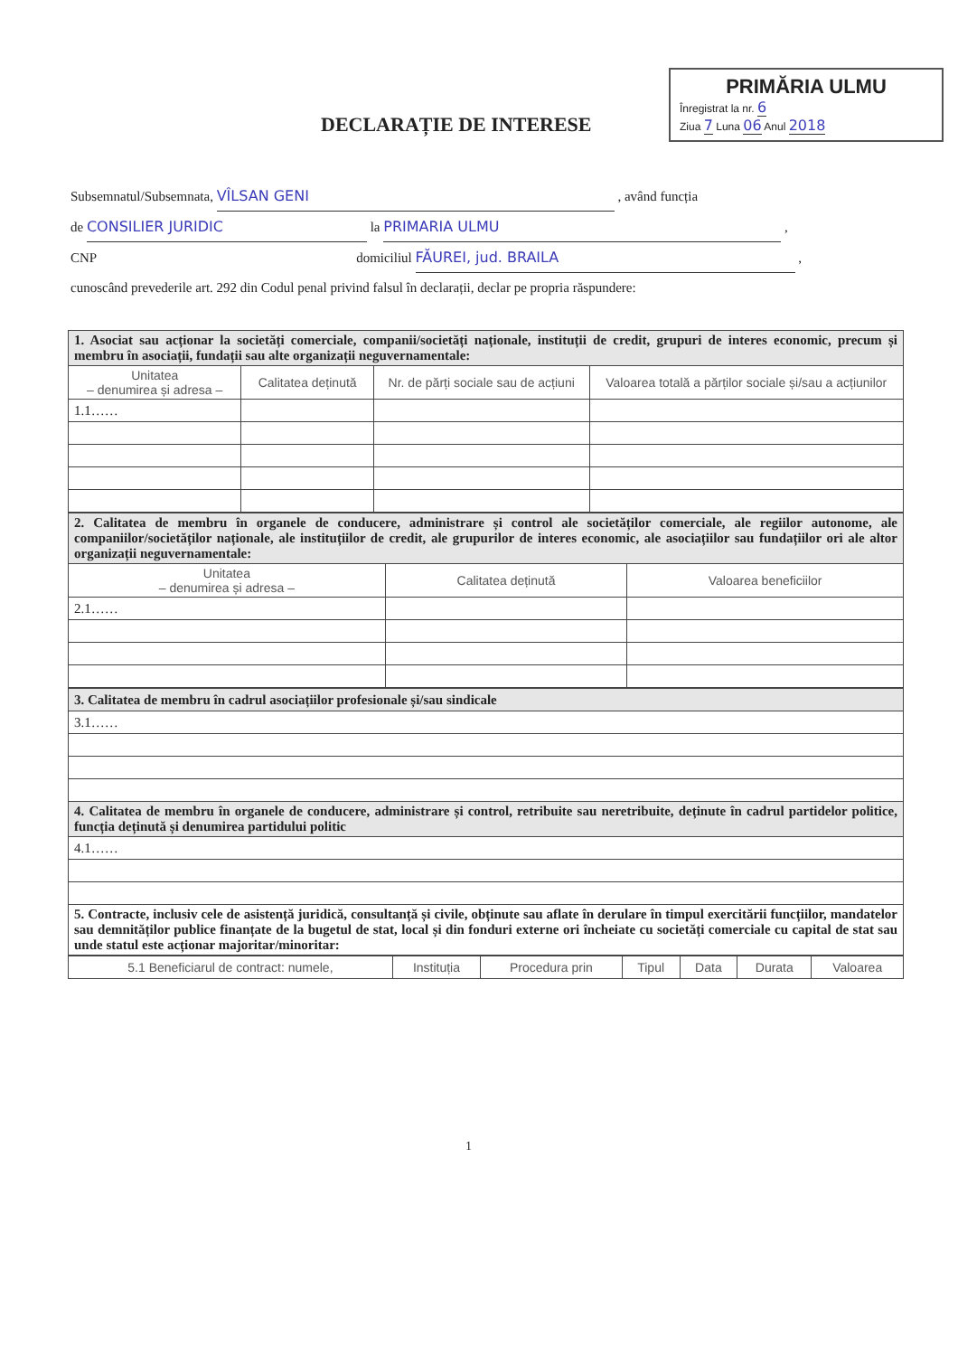PRIMĂRIA ULMU
Înregistrat la nr. 6
Ziua 7 Luna 06 Anul 2018
DECLARAȚIE DE INTERESE
Subsemnatul/Subsemnata, VÎLSAN GENI , având funcția
de CONSILIER JURIDIC la PRIMARIA ULMU ,
CNP domiciliul FĂUREI, jud. BRAILA ,
cunoscând prevederile art. 292 din Codul penal privind falsul în declarații, declar pe propria răspundere:
| 1. Asociat sau acționar la societăți comerciale, companii/societăți naționale, instituții de credit, grupuri de interes economic, precum și membru în asociații, fundații sau alte organizații neguvernamentale: | | | |
| Unitatea – denumirea și adresa – | Calitatea deținută | Nr. de părți sociale sau de acțiuni | Valoarea totală a părților sociale și/sau a acțiunilor |
| 1.1…… | | | |
| 2. Calitatea de membru în organele de conducere, administrare și control ale societăților comerciale, ale regiilor autonome, ale companiilor/societăților naționale, ale instituțiilor de credit, ale grupurilor de interes economic, ale asociațiilor sau fundațiilor ori ale altor organizații neguvernamentale: | | |
| Unitatea – denumirea și adresa – | Calitatea deținută | Valoarea beneficiilor |
| 2.1…… | | |
| 3. Calitatea de membru în cadrul asociațiilor profesionale și/sau sindicale |
| 3.1…… |
| 4. Calitatea de membru în organele de conducere, administrare și control, retribuite sau neretribuite, deținute în cadrul partidelor politice, funcția deținută și denumirea partidului politic |
| 4.1…… |
| 5. Contracte, inclusiv cele de asistență juridică, consultanță și civile, obținute sau aflate în derulare în timpul exercitării funcțiilor, mandatelor sau demnităților publice finanțate de la bugetul de stat, local și din fonduri externe ori încheiate cu societăți comerciale cu capital de stat sau unde statul este acționar majoritar/minoritar: |
| 5.1 Beneficiarul de contract: numele, | Instituția | Procedura prin | Tipul | Data | Durata | Valoarea |
| --- | --- | --- | --- | --- | --- | --- |
1